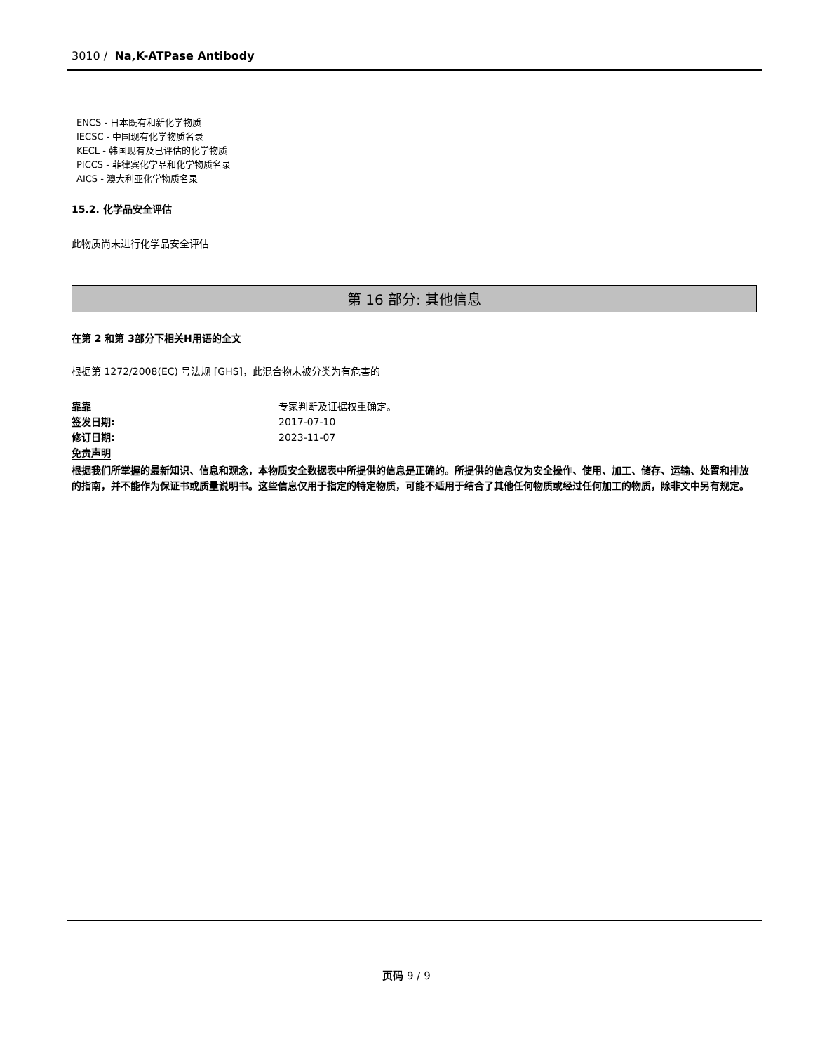3010 / Na,K-ATPase Antibody
ENCS - 日本既有和新化学物质
IECSC - 中国现有化学物质名录
KECL - 韩国现有及已评估的化学物质
PICCS - 菲律宾化学品和化学物质名录
AICS - 澳大利亚化学物质名录
15.2. 化学品安全评估
此物质尚未进行化学品安全评估
第 16 部分: 其他信息
在第 2 和第 3部分下相关H用语的全文
根据第 1272/2008(EC) 号法规 [GHS]，此混合物未被分类为有危害的
靠靠 专家判断及证据权重确定。
签发日期: 2017-07-10
修订日期: 2023-11-07
免责声明
根据我们所掌握的最新知识、信息和观念，本物质安全数据表中所提供的信息是正确的。所提供的信息仅为安全操作、使用、加工、储存、运输、处置和排放的指南，并不能作为保证书或质量说明书。这些信息仅用于指定的特定物质，可能不适用于结合了其他任何物质或经过任何加工的物质，除非文中另有规定。
页码 9 / 9